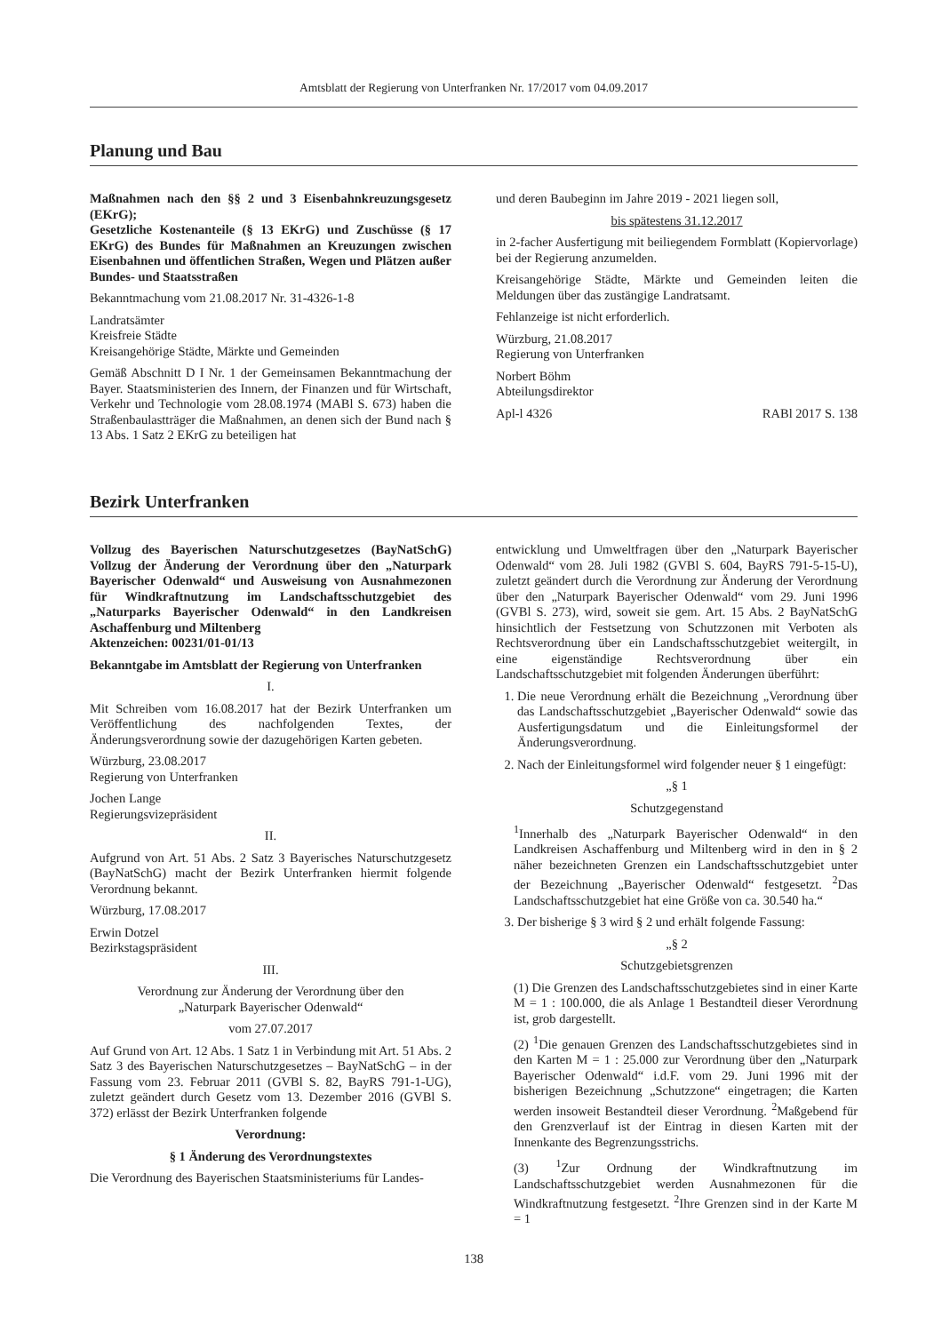Amtsblatt der Regierung von Unterfranken Nr. 17/2017 vom 04.09.2017
Planung und Bau
Maßnahmen nach den §§ 2 und 3 Eisenbahnkreuzungsgesetz (EKrG);
Gesetzliche Kostenanteile (§ 13 EKrG) und Zuschüsse (§ 17 EKrG) des Bundes für Maßnahmen an Kreuzungen zwischen Eisenbahnen und öffentlichen Straßen, Wegen und Plätzen außer Bundes- und Staatsstraßen
Bekanntmachung vom 21.08.2017 Nr. 31-4326-1-8
Landratsämter
Kreisfreie Städte
Kreisangehörige Städte, Märkte und Gemeinden
Gemäß Abschnitt D I Nr. 1 der Gemeinsamen Bekanntmachung der Bayer. Staatsministerien des Innern, der Finanzen und für Wirtschaft, Verkehr und Technologie vom 28.08.1974 (MABl S. 673) haben die Straßenbaulastträger die Maßnahmen, an denen sich der Bund nach § 13 Abs. 1 Satz 2 EKrG zu beteiligen hat
und deren Baubeginn im Jahre 2019 - 2021 liegen soll,
bis spätestens 31.12.2017
in 2-facher Ausfertigung mit beiliegendem Formblatt (Kopiervorlage) bei der Regierung anzumelden.
Kreisangehörige Städte, Märkte und Gemeinden leiten die Meldungen über das zustängige Landratsamt.
Fehlanzeige ist nicht erforderlich.
Würzburg, 21.08.2017
Regierung von Unterfranken
Norbert Böhm
Abteilungsdirektor
Apl-l 4326 RABl 2017 S. 138
Bezirk Unterfranken
Vollzug des Bayerischen Naturschutzgesetzes (BayNatSchG) Vollzug der Änderung der Verordnung über den „Naturpark Bayerischer Odenwald“ und Ausweisung von Ausnahmezonen für Windkraftnutzung im Landschaftsschutzgebiet des „Naturparks Bayerischer Odenwald“ in den Landkreisen Aschaffenburg und Miltenberg
Aktenzeichen: 00231/01-01/13
Bekanntgabe im Amtsblatt der Regierung von Unterfranken
I.
Mit Schreiben vom 16.08.2017 hat der Bezirk Unterfranken um Veröffentlichung des nachfolgenden Textes, der Änderungsverordnung sowie der dazugehörigen Karten gebeten.
Würzburg, 23.08.2017
Regierung von Unterfranken
Jochen Lange
Regierungsvizepräsident
II.
Aufgrund von Art. 51 Abs. 2 Satz 3 Bayerisches Naturschutzgesetz (BayNatSchG) macht der Bezirk Unterfranken hiermit folgende Verordnung bekannt.
Würzburg, 17.08.2017
Erwin Dotzel
Bezirkstagspräsident
III.
Verordnung zur Änderung der Verordnung über den
„Naturpark Bayerischer Odenwald“
vom 27.07.2017
Auf Grund von Art. 12 Abs. 1 Satz 1 in Verbindung mit Art. 51 Abs. 2 Satz 3 des Bayerischen Naturschutzgesetzes – BayNatSchG – in der Fassung vom 23. Februar 2011 (GVBl S. 82, BayRS 791-1-UG), zuletzt geändert durch Gesetz vom 13. Dezember 2016 (GVBl S. 372) erlässt der Bezirk Unterfranken folgende
Verordnung:
§ 1 Änderung des Verordnungstextes
Die Verordnung des Bayerischen Staatsministeriums für Landes-
entwicklung und Umweltfragen über den „Naturpark Bayerischer Odenwald“ vom 28. Juli 1982 (GVBl S. 604, BayRS 791-5-15-U), zuletzt geändert durch die Verordnung zur Änderung der Verordnung über den „Naturpark Bayerischer Odenwald“ vom 29. Juni 1996 (GVBl S. 273), wird, soweit sie gem. Art. 15 Abs. 2 BayNatSchG hinsichtlich der Festsetzung von Schutzzonen mit Verboten als Rechtsverordnung über ein Landschaftsschutzgebiet weitergilt, in eine eigenständige Rechtsverordnung über ein Landschaftsschutzgebiet mit folgenden Änderungen überführt:
1. Die neue Verordnung erhält die Bezeichnung „Verordnung über das Landschaftsschutzgebiet „Bayerischer Odenwald“ sowie das Ausfertigungsdatum und die Einleitungsformel der Änderungsverordnung.
2. Nach der Einleitungsformel wird folgender neuer § 1 eingefügt:
„§ 1
Schutzgegenstand
<sup>1</sup> Innerhalb des „Naturpark Bayerischer Odenwald“ in den Landkreisen Aschaffenburg und Miltenberg wird in den in § 2 näher bezeichneten Grenzen ein Landschaftsschutzgebiet unter der Bezeichnung „Bayerischer Odenwald“ festgesetzt. <sup>2</sup>Das Landschaftsschutzgebiet hat eine Größe von ca. 30.540 ha.“
3. Der bisherige § 3 wird § 2 und erhält folgende Fassung:
„§ 2
Schutzgebietsgrenzen
(1) Die Grenzen des Landschaftsschutzgebietes sind in einer Karte M = 1 : 100.000, die als Anlage 1 Bestandteil dieser Verordnung ist, grob dargestellt.
(2) <sup>1</sup>Die genauen Grenzen des Landschaftsschutzgebietes sind in den Karten M = 1 : 25.000 zur Verordnung über den „Naturpark Bayerischer Odenwald“ i.d.F. vom 29. Juni 1996 mit der bisherigen Bezeichnung „Schutzzone“ eingetragen; die Karten werden insoweit Bestandteil dieser Verordnung. <sup>2</sup>Maßgebend für den Grenzverlauf ist der Eintrag in diesen Karten mit der Innenkante des Begrenzungsstrichs.
(3) <sup>1</sup>Zur Ordnung der Windkraftnutzung im Landschaftsschutzgebiet werden Ausnahmezonen für die Windkraftnutzung festgesetzt. <sup>2</sup>Ihre Grenzen sind in der Karte M = 1
138